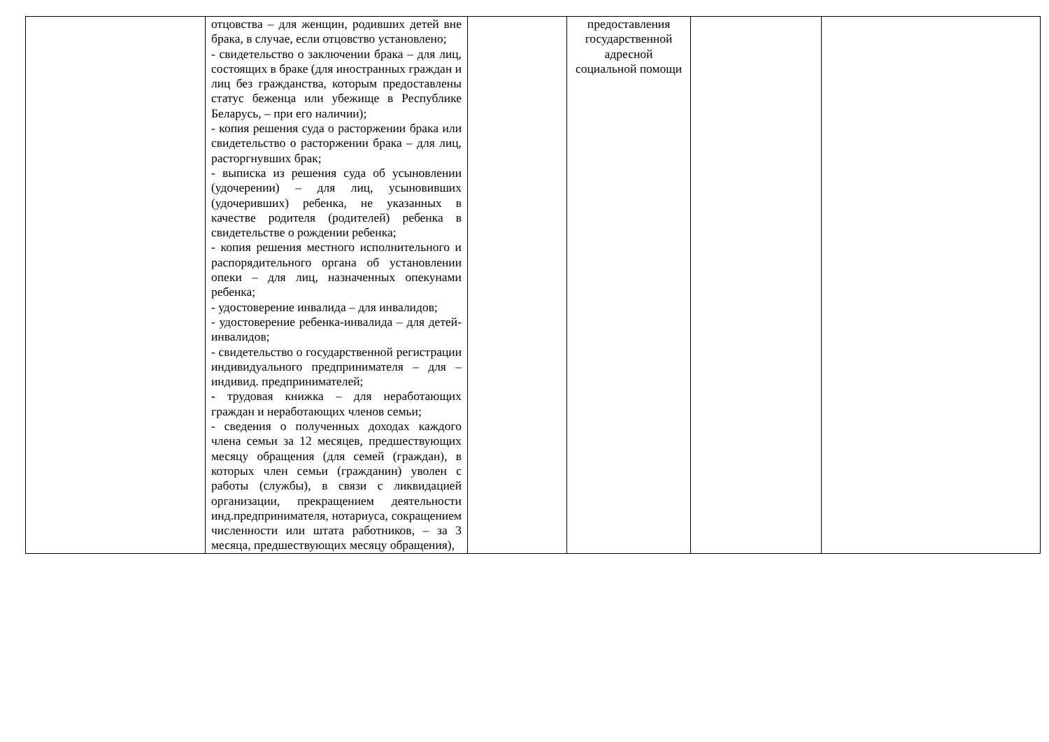| | отцовства – для женщин, родивших детей вне брака, в случае, если отцовство установлено; - свидетельство о заключении брака – для лиц, состоящих в браке (для иностранных граждан и лиц без гражданства, которым предоставлены статус беженца или убежище в Республике Беларусь, – при его наличии); - копия решения суда о расторжении брака или свидетельство о расторжении брака – для лиц, расторгнувших брак; - выписка из решения суда об усыновлении (удочерении) – для лиц, усыновивших (удочеривших) ребенка, не указанных в качестве родителя (родителей) ребенка в свидетельстве о рождении ребенка; - копия решения местного исполнительного и распорядительного органа об установлении опеки – для лиц, назначенных опекунами ребенка; - удостоверение инвалида – для инвалидов; - удостоверение ребенка-инвалида – для детей-инвалидов; - свидетельство о государственной регистрации индивидуального предпринимателя – для – индивид. предпринимателей; - трудовая книжка – для неработающих граждан и неработающих членов семьи; - сведения о полученных доходах каждого члена семьи за 12 месяцев, предшествующих месяцу обращения (для семей (граждан), в которых член семьи (гражданин) уволен с работы (службы), в связи с ликвидацией организации, прекращением деятельности инд.предпринимателя, нотариуса, сокращением численности или штата работников, – за 3 месяца, предшествующих месяцу обращения), | | предоставления государственной адресной социальной помощи | | |